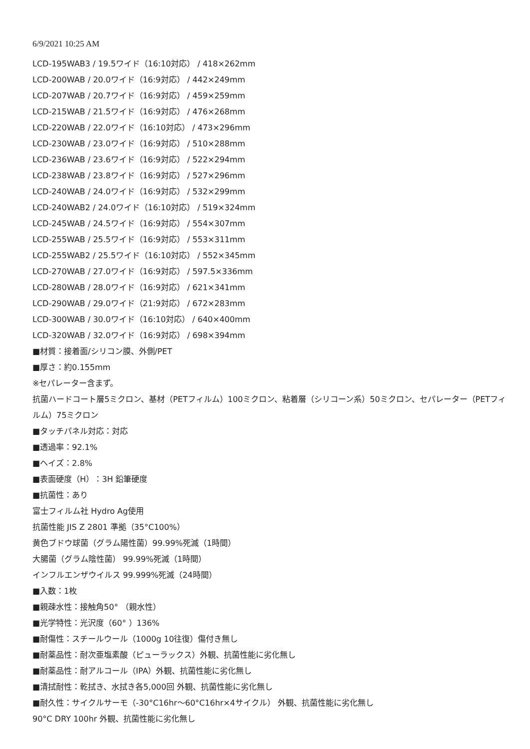6/9/2021 10:25 AM
LCD-195WAB3 / 19.5ワイド（16:10対応） / 418×262mm
LCD-200WAB / 20.0ワイド（16:9対応） / 442×249mm
LCD-207WAB / 20.7ワイド（16:9対応） / 459×259mm
LCD-215WAB / 21.5ワイド（16:9対応） / 476×268mm
LCD-220WAB / 22.0ワイド（16:10対応） / 473×296mm
LCD-230WAB / 23.0ワイド（16:9対応） / 510×288mm
LCD-236WAB / 23.6ワイド（16:9対応） / 522×294mm
LCD-238WAB / 23.8ワイド（16:9対応） / 527×296mm
LCD-240WAB / 24.0ワイド（16:9対応） / 532×299mm
LCD-240WAB2 / 24.0ワイド（16:10対応） / 519×324mm
LCD-245WAB / 24.5ワイド（16:9対応） / 554×307mm
LCD-255WAB / 25.5ワイド（16:9対応） / 553×311mm
LCD-255WAB2 / 25.5ワイド（16:10対応） / 552×345mm
LCD-270WAB / 27.0ワイド（16:9対応） / 597.5×336mm
LCD-280WAB / 28.0ワイド（16:9対応） / 621×341mm
LCD-290WAB / 29.0ワイド（21:9対応） / 672×283mm
LCD-300WAB / 30.0ワイド（16:10対応） / 640×400mm
LCD-320WAB / 32.0ワイド（16:9対応） / 698×394mm
■材質：接着面/シリコン膜、外側/PET
■厚さ：約0.155mm
※セパレーター含まず。
抗菌ハードコート層5ミクロン、基材（PETフィルム）100ミクロン、粘着層（シリコーン系）50ミクロン、セパレーター（PETフィルム）75ミクロン
■タッチパネル対応：対応
■透過率：92.1%
■ヘイズ：2.8%
■表面硬度（H）：3H 鉛筆硬度
■抗菌性：あり
富士フィルム社 Hydro Ag使用
抗菌性能 JIS Z 2801 準拠（35°C100%）
黄色ブドウ球菌（グラム陽性菌）99.99%死滅（1時間）
大腸菌（グラム陰性菌） 99.99%死滅（1時間）
インフルエンザウイルス 99.999%死滅（24時間）
■入数：1枚
■親疎水性：接触角50° （親水性）
■光学特性：光沢度（60° ）136%
■耐傷性：スチールウール（1000g 10往復）傷付き無し
■耐薬品性：耐次亜塩素酸（ピューラックス）外観、抗菌性能に劣化無し
■耐薬品性：耐アルコール（IPA）外観、抗菌性能に劣化無し
■清拭耐性：乾拭き、水拭き各5,000回 外観、抗菌性能に劣化無し
■耐久性：サイクルサーモ（-30°C16hr～60°C16hr×4サイクル） 外観、抗菌性能に劣化無し
90°C DRY 100hr 外観、抗菌性能に劣化無し